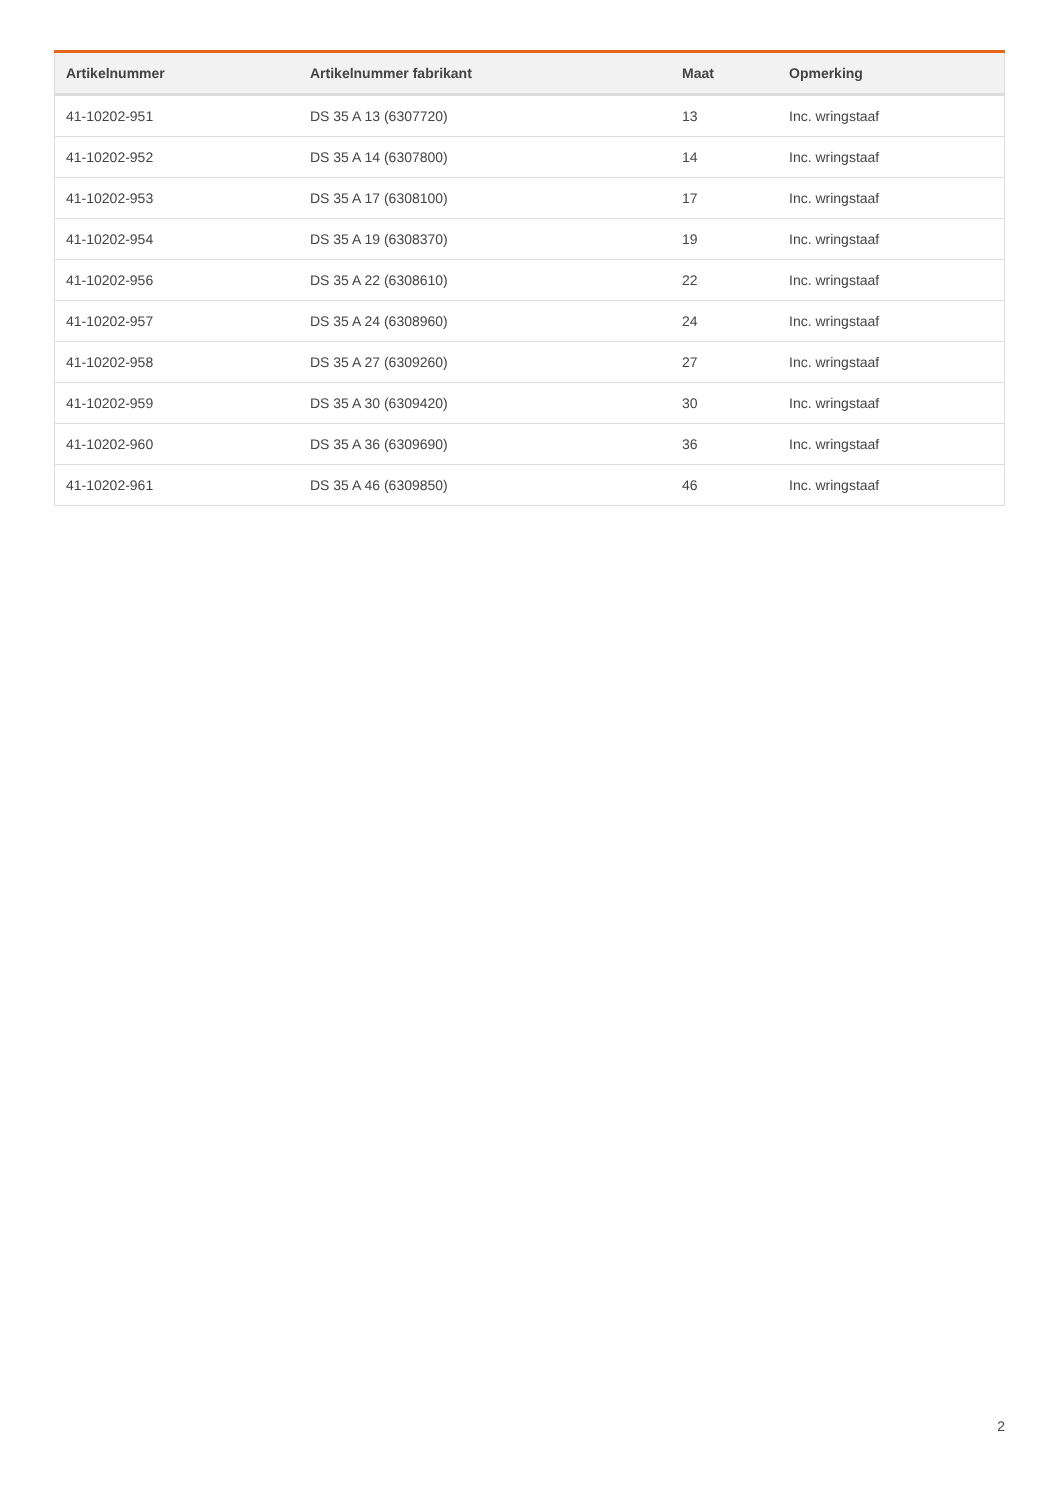| Artikelnummer | Artikelnummer fabrikant | Maat | Opmerking |
| --- | --- | --- | --- |
| 41-10202-951 | DS 35 A 13 (6307720) | 13 | Inc. wringstaaf |
| 41-10202-952 | DS 35 A 14 (6307800) | 14 | Inc. wringstaaf |
| 41-10202-953 | DS 35 A 17 (6308100) | 17 | Inc. wringstaaf |
| 41-10202-954 | DS 35 A 19 (6308370) | 19 | Inc. wringstaaf |
| 41-10202-956 | DS 35 A 22 (6308610) | 22 | Inc. wringstaaf |
| 41-10202-957 | DS 35 A 24 (6308960) | 24 | Inc. wringstaaf |
| 41-10202-958 | DS 35 A 27 (6309260) | 27 | Inc. wringstaaf |
| 41-10202-959 | DS 35 A 30 (6309420) | 30 | Inc. wringstaaf |
| 41-10202-960 | DS 35 A 36 (6309690) | 36 | Inc. wringstaaf |
| 41-10202-961 | DS 35 A 46 (6309850) | 46 | Inc. wringstaaf |
2